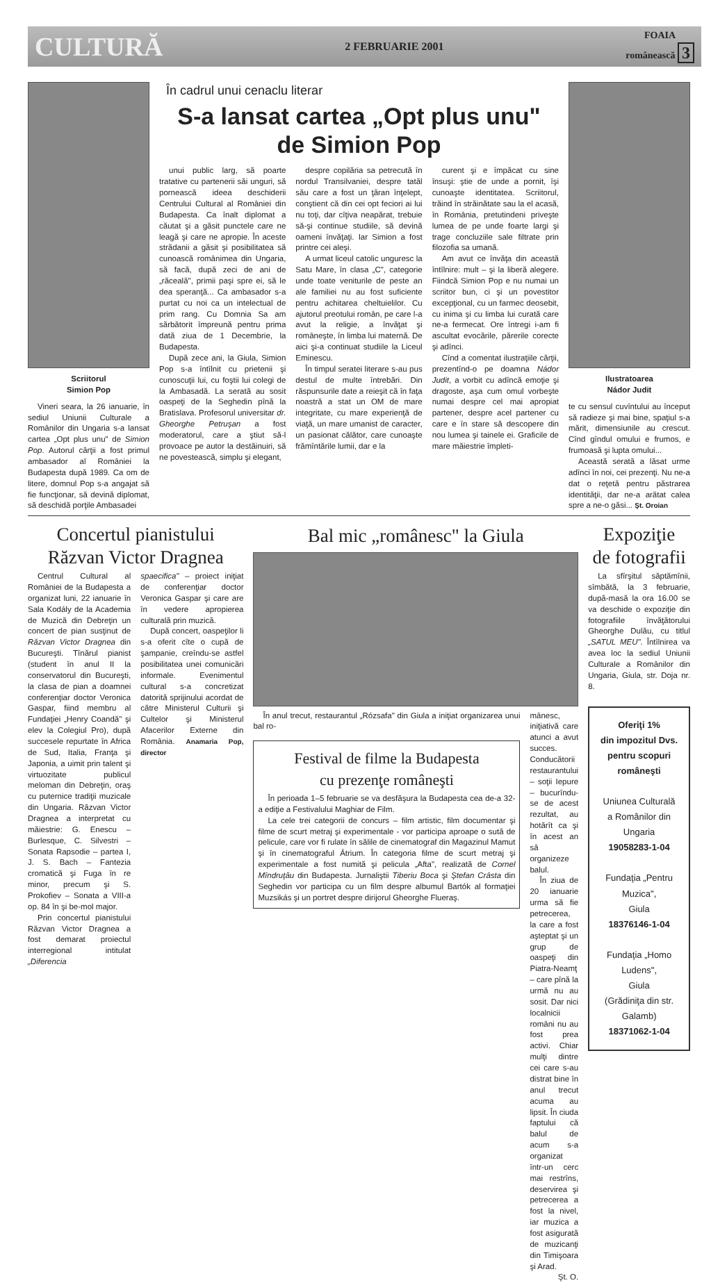CULTURĂ 2 FEBRUARIE 2001 FOAIA
românească 3
Scriitorul
Simion Pop
Vineri seara, la 26 ianuarie, în sediul Uniunii Culturale a Românilor din Ungaria s-a lansat cartea „Opt plus unu" de Simion Pop. Autorul cărţii a fost primul ambasador al României la Budapesta după 1989. Ca om de litere, domnul Pop s-a angajat să fie funcţionar, să devină diplomat, să deschidă porţile Ambasadei
În cadrul unui cenaclu literar
S-a lansat cartea „Opt plus unu"
de Simion Pop
unui public larg, să poarte tratative cu partenerii săi unguri, să pornească ideea deschiderii Centrului Cultural al României din Budapesta. Ca înalt diplomat a căutat şi a găsit punctele care ne leagă şi care ne apropie. În aceste strădanii a găsit şi posibilitatea să cunoască românimea din Ungaria, să facă, după zeci de ani de „răceală", primii paşi spre ei, să le dea speranţă... Ca ambasador s-a purtat cu noi ca un intelectual de prim rang. Cu Domnia Sa am sărbătorit împreună pentru prima dată ziua de 1 Decembrie, la Budapesta.
După zece ani, la Giula, Simion Pop s-a întîlnit cu prietenii şi cunoscuţii lui, cu foştii lui colegi de la Ambasadă. La serată au sosit oaspeţi de la Seghedin pînă la Bratislava. Profesorul universitar dr. Gheorghe Petruşan a fost moderatorul, care a ştiut să-l provoace pe autor la destăinuiri, să ne povestească, simplu şi elegant,
despre copilăria sa petrecută în nordul Transilvaniei, despre tatăl său care a fost un ţăran înţelept, conştient că din cei opt feciori ai lui nu toţi, dar cîţiva neapărat, trebuie să-şi continue studiile, să devină oameni învăţaţi. Iar Simion a fost printre cei aleşi.
A urmat liceul catolic unguresc la Satu Mare, în clasa „C", categorie unde toate veniturile de peste an ale familiei nu au fost suficiente pentru achitarea cheltuielilor. Cu ajutorul preotului român, pe care l-a avut la religie, a învăţat şi româneşte, în limba lui maternă. De aici şi-a continuat studiile la Liceul Eminescu.
În timpul seratei literare s-au pus destul de multe întrebări. Din răspunsurile date a reieşit că în faţa noastră a stat un OM de mare integritate, cu mare experienţă de viaţă, un mare umanist de caracter, un pasionat călător, care cunoaşte frămîntările lumii, dar e la
curent şi e împăcat cu sine însuşi: ştie de unde a pornit, îşi cunoaşte identitatea. Scriitorul, trăind în străinătate sau la el acasă, în România, pretutindeni priveşte lumea de pe unde foarte largi şi trage concluziile sale filtrate prin filozofia sa umană.
Am avut ce învăţa din această întîlnire: mult – şi la liberă alegere. Fiindcă Simion Pop e nu numai un scriitor bun, ci şi un povestitor excepţional, cu un farmec deosebit, cu inima şi cu limba lui curată care ne-a fermecat. Ore întregi i-am fi ascultat evocările, părerile corecte şi adînci.
Cînd a comentat ilustraţiile cărţii, prezentînd-o pe doamna Nádor Judit, a vorbit cu adîncă emoţie şi dragoste, aşa cum omul vorbeşte numai despre cel mai apropiat partener, despre acel partener cu care e în stare să descopere din nou lumea şi tainele ei. Graficile de mare măiestrie împleti-
Ilustratoarea
Nádor Judit
te cu sensul cuvîntului au început să radieze şi mai bine, spaţiul s-a mărit, dimensiunile au crescut. Cînd gîndul omului e frumos, e frumoasă şi lupta omului...
Această serată a lăsat urme adînci în noi, cei prezenţi. Nu ne-a dat o reţetă pentru păstrarea identităţii, dar ne-a arătat calea spre a ne-o găsi... Şt. Oroian
Concertul pianistului
Răzvan Victor Dragnea
Centrul Cultural al României de la Budapesta a organizat luni, 22 ianuarie în Sala Kodály de la Academia de Muzică din Debreţin un concert de pian susţinut de Răzvan Victor Dragnea din Bucureşti. Tînărul pianist (student în anul II la conservatorul din Bucureşti, la clasa de pian a doamnei conferenţiar doctor Veronica Gaspar, fiind membru al Fundaţiei „Henry Coandă" şi elev la Colegiul Pro), după succesele repurtate în Africa de Sud, Italia, Franţa şi Japonia, a uimit prin talent şi virtuozitate publicul meloman din Debreţin, oraş cu puternice tradiţii muzicale din Ungaria. Răzvan Victor Dragnea a interpretat cu măiestrie: G. Enescu – Burlesque, C. Silvestri – Sonata Rapsodie – partea I, J. S. Bach – Fantezia cromatică şi Fuga în re minor, precum şi S. Prokofiev – Sonata a VIII-a op. 84 în şi be-mol major.
Prin concertul pianistului Răzvan Victor Dragnea a fost demarat proiectul interregional intitulat „Diferencia
spaecifica" – proiect iniţiat de conferenţiar doctor Veronica Gaspar şi care are în vedere apropierea culturală prin muzică.
După concert, oaspeţilor li s-a oferit cîte o cupă de şampanie, creîndu-se astfel posibilitatea unei comunicări informale. Evenimentul cultural s-a concretizat datorită sprijinului acordat de către Ministerul Culturii şi Cultelor şi Ministerul Afacerilor Externe din România. Anamaria Pop, director
Bal mic „românesc" la Giula
În anul trecut, restaurantul „Rózsafa" din Giula a iniţiat organizarea unui bal ro-
Festival de filme la Budapesta
cu prezenţe româneşti
În perioada 1–5 februarie se va desfăşura la Budapesta cea de-a 32-a ediţie a Festivalului Maghiar de Film.
La cele trei categorii de concurs – film artistic, film documentar şi filme de scurt metraj şi experimentale - vor participa aproape o sută de pelicule, care vor fi rulate în sălile de cinematograf din Magazinul Mamut şi în cinematograful Átrium. În categoria filme de scurt metraj şi experimentale a fost numită şi pelicula „Afta", realizată de Cornel Mîndruţău din Budapesta. Jurnaliştii Tiberiu Boca şi Ştefan Crâsta din Seghedin vor participa cu un film despre albumul Bartók al formaţiei Muzsikás şi un portret despre dirijorul Gheorghe Flueraş.
mânesc, iniţiativă care atunci a avut succes. Conducătorii restaurantului – soţii Iepure – bucurîndu-se de acest rezultat, au hotărît ca şi în acest an să organizeze balul.
În ziua de 20 ianuarie urma să fie petrecerea, la care a fost aşteptat şi un grup de oaspeţi din Piatra-Neamţ – care pînă la urmă nu au sosit. Dar nici localnicii români nu au fost prea activi. Chiar mulţi dintre cei care s-au distrat bine în anul trecut acuma au lipsit. În ciuda faptului că balul de acum s-a organizat într-un cerc mai restrîns, deservirea şi petrecerea a fost la nivel, iar muzica a fost asigurată de muzicanţi din Timişoara şi Arad.
Şt. O.
Expoziţie
de fotografii
La sfîrşitul săptămînii, sîmbătă, la 3 februarie, după-masă la ora 16.00 se va deschide o expoziţie din fotografiile învăţătorului Gheorghe Dulău, cu titlul „SATUL MEU". Întîlnirea va avea loc la sediul Uniunii Culturale a Românilor din Ungaria, Giula, str. Doja nr. 8.
Oferiţi 1%
din impozitul Dvs.
pentru scopuri româneşti
Uniunea Culturală
a Românilor din Ungaria
19058283-1-04
Fundaţia „Pentru Muzica",
Giula
18376146-1-04
Fundaţia „Homo Ludens",
Giula
(Grădiniţa din str. Galamb)
18371062-1-04